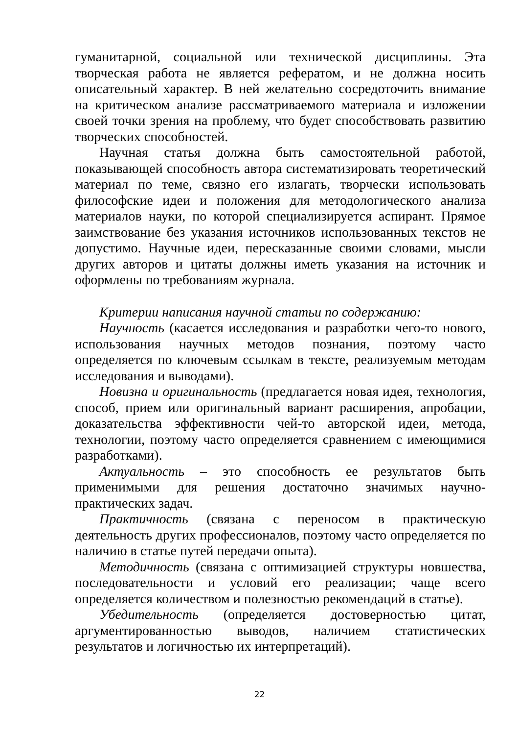гуманитарной, социальной или технической дисциплины. Эта творческая работа не является рефератом, и не должна носить описательный характер. В ней желательно сосредоточить внимание на критическом анализе рассматриваемого материала и изложении своей точки зрения на проблему, что будет способствовать развитию творческих способностей.
Научная статья должна быть самостоятельной работой, показывающей способность автора систематизировать теоретический материал по теме, связно его излагать, творчески использовать философские идеи и положения для методологического анализа материалов науки, по которой специализируется аспирант. Прямое заимствование без указания источников использованных текстов не допустимо. Научные идеи, пересказанные своими словами, мысли других авторов и цитаты должны иметь указания на источник и оформлены по требованиям журнала.
Критерии написания научной статьи по содержанию:
Научность (касается исследования и разработки чего-то нового, использования научных методов познания, поэтому часто определяется по ключевым ссылкам в тексте, реализуемым методам исследования и выводами).
Новизна и оригинальность (предлагается новая идея, технология, способ, прием или оригинальный вариант расширения, апробации, доказательства эффективности чей-то авторской идеи, метода, технологии, поэтому часто определяется сравнением с имеющимися разработками).
Актуальность – это способность ее результатов быть применимыми для решения достаточно значимых научно-практических задач.
Практичность (связана с переносом в практическую деятельность других профессионалов, поэтому часто определяется по наличию в статье путей передачи опыта).
Методичность (связана с оптимизацией структуры новшества, последовательности и условий его реализации; чаще всего определяется количеством и полезностью рекомендаций в статье).
Убедительность (определяется достоверностью цитат, аргументированностью выводов, наличием статистических результатов и логичностью их интерпретаций).
22